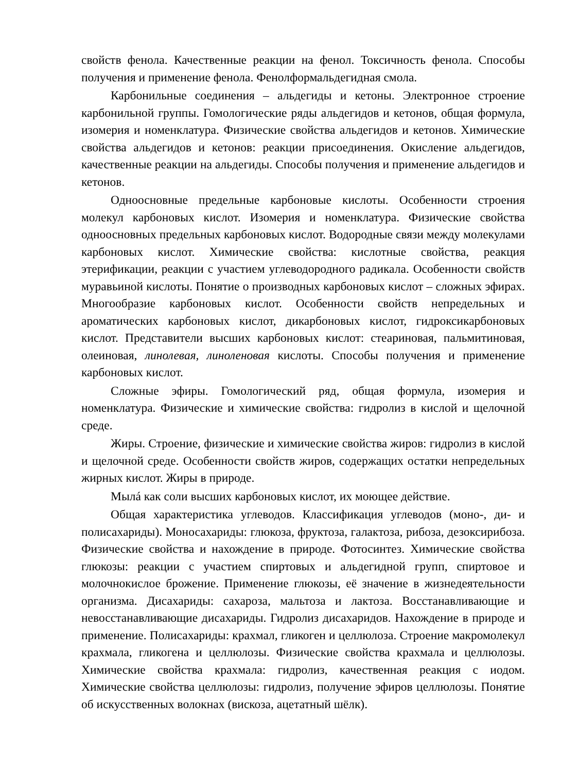свойств фенола. Качественные реакции на фенол. Токсичность фенола. Способы получения и применение фенола. Фенолформальдегидная смола.
Карбонильные соединения – альдегиды и кетоны. Электронное строение карбонильной группы. Гомологические ряды альдегидов и кетонов, общая формула, изомерия и номенклатура. Физические свойства альдегидов и кетонов. Химические свойства альдегидов и кетонов: реакции присоединения. Окисление альдегидов, качественные реакции на альдегиды. Способы получения и применение альдегидов и кетонов.
Одноосновные предельные карбоновые кислоты. Особенности строения молекул карбоновых кислот. Изомерия и номенклатура. Физические свойства одноосновных предельных карбоновых кислот. Водородные связи между молекулами карбоновых кислот. Химические свойства: кислотные свойства, реакция этерификации, реакции с участием углеводородного радикала. Особенности свойств муравьиной кислоты. Понятие о производных карбоновых кислот – сложных эфирах. Многообразие карбоновых кислот. Особенности свойств непредельных и ароматических карбоновых кислот, дикарбоновых кислот, гидроксикарбоновых кислот. Представители высших карбоновых кислот: стеариновая, пальмитиновая, олеиновая, линолевая, линоленовая кислоты. Способы получения и применение карбоновых кислот.
Сложные эфиры. Гомологический ряд, общая формула, изомерия и номенклатура. Физические и химические свойства: гидролиз в кислой и щелочной среде.
Жиры. Строение, физические и химические свойства жиров: гидролиз в кислой и щелочной среде. Особенности свойств жиров, содержащих остатки непредельных жирных кислот. Жиры в природе.
Мылá как соли высших карбоновых кислот, их моющее действие.
Общая характеристика углеводов. Классификация углеводов (моно-, ди- и полисахариды). Моносахариды: глюкоза, фруктоза, галактоза, рибоза, дезоксирибоза. Физические свойства и нахождение в природе. Фотосинтез. Химические свойства глюкозы: реакции с участием спиртовых и альдегидной групп, спиртовое и молочнокислое брожение. Применение глюкозы, её значение в жизнедеятельности организма. Дисахариды: сахароза, мальтоза и лактоза. Восстанавливающие и невосстанавливающие дисахариды. Гидролиз дисахаридов. Нахождение в природе и применение. Полисахариды: крахмал, гликоген и целлюлоза. Строение макромолекул крахмала, гликогена и целлюлозы. Физические свойства крахмала и целлюлозы. Химические свойства крахмала: гидролиз, качественная реакция с иодом. Химические свойства целлюлозы: гидролиз, получение эфиров целлюлозы. Понятие об искусственных волокнах (вискоза, ацетатный шёлк).